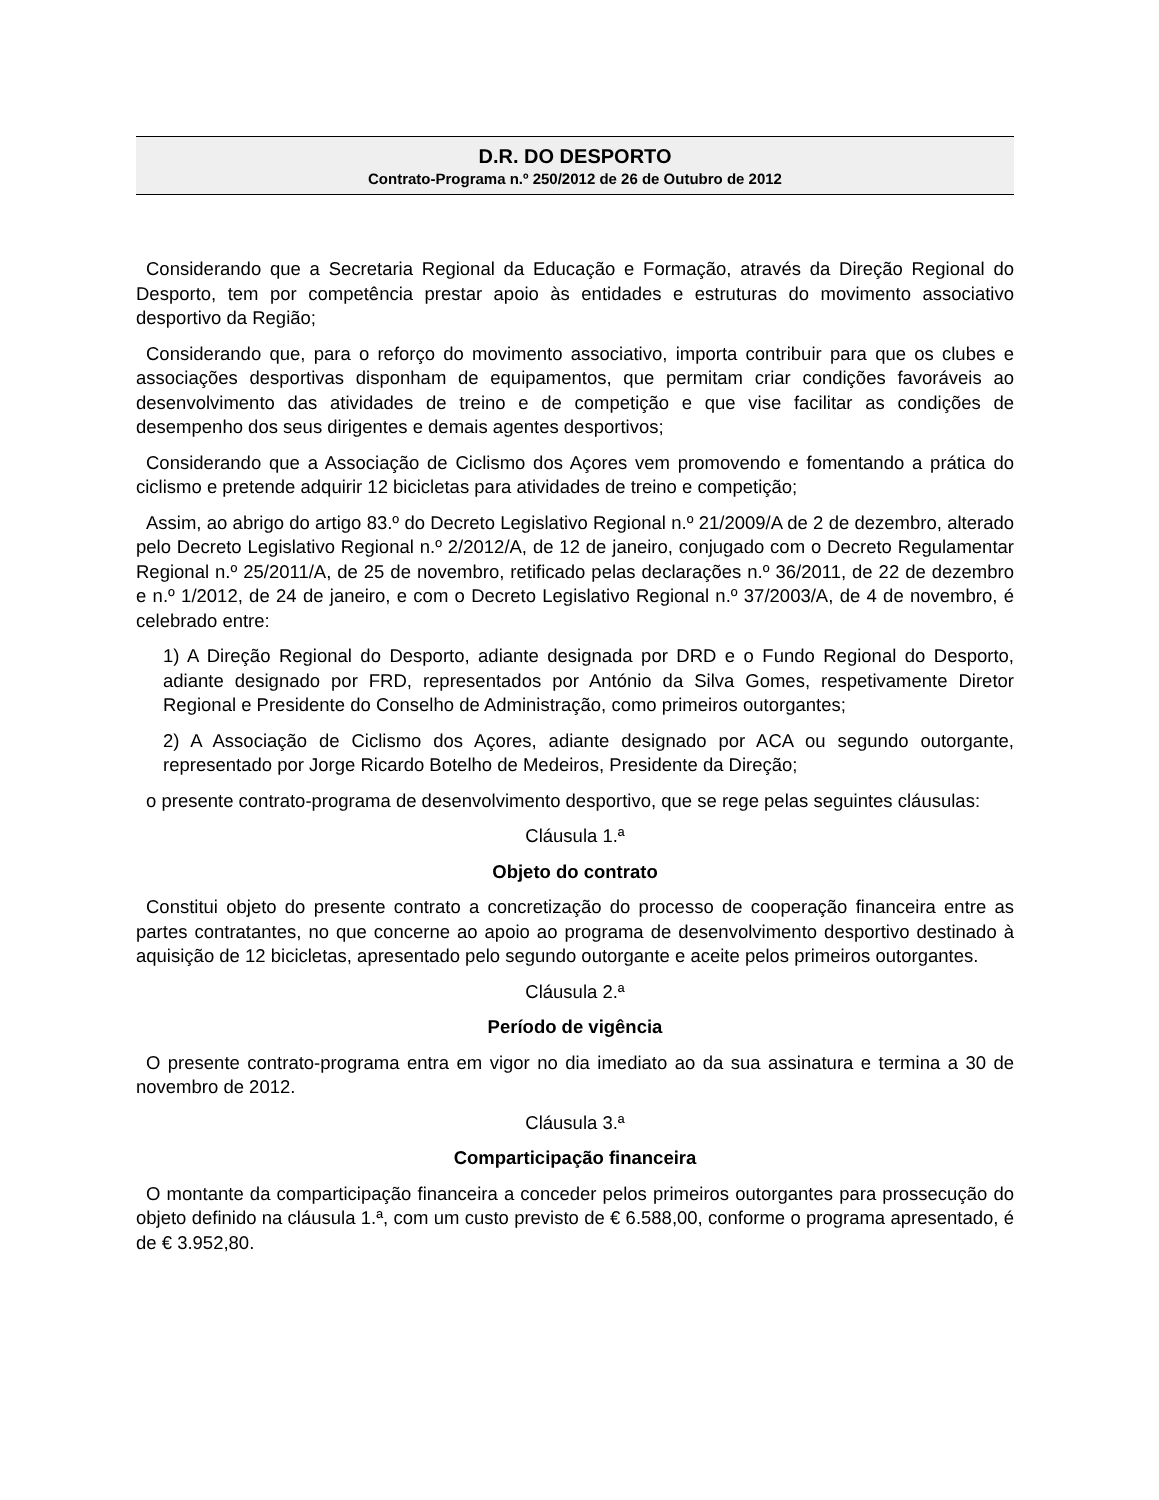D.R. DO DESPORTO
Contrato-Programa n.º 250/2012 de 26 de Outubro de 2012
Considerando que a Secretaria Regional da Educação e Formação, através da Direção Regional do Desporto, tem por competência prestar apoio às entidades e estruturas do movimento associativo desportivo da Região;
Considerando que, para o reforço do movimento associativo, importa contribuir para que os clubes e associações desportivas disponham de equipamentos, que permitam criar condições favoráveis ao desenvolvimento das atividades de treino e de competição e que vise facilitar as condições de desempenho dos seus dirigentes e demais agentes desportivos;
Considerando que a Associação de Ciclismo dos Açores vem promovendo e fomentando a prática do ciclismo e pretende adquirir 12 bicicletas para atividades de treino e competição;
Assim, ao abrigo do artigo 83.º do Decreto Legislativo Regional n.º 21/2009/A de 2 de dezembro, alterado pelo Decreto Legislativo Regional n.º 2/2012/A, de 12 de janeiro, conjugado com o Decreto Regulamentar Regional n.º 25/2011/A, de 25 de novembro, retificado pelas declarações n.º 36/2011, de 22 de dezembro e n.º 1/2012, de 24 de janeiro, e com o Decreto Legislativo Regional n.º 37/2003/A, de 4 de novembro, é celebrado entre:
1) A Direção Regional do Desporto, adiante designada por DRD e o Fundo Regional do Desporto, adiante designado por FRD, representados por António da Silva Gomes, respetivamente Diretor Regional e Presidente do Conselho de Administração, como primeiros outorgantes;
2) A Associação de Ciclismo dos Açores, adiante designado por ACA ou segundo outorgante, representado por Jorge Ricardo Botelho de Medeiros, Presidente da Direção;
o presente contrato-programa de desenvolvimento desportivo, que se rege pelas seguintes cláusulas:
Cláusula 1.ª
Objeto do contrato
Constitui objeto do presente contrato a concretização do processo de cooperação financeira entre as partes contratantes, no que concerne ao apoio ao programa de desenvolvimento desportivo destinado à aquisição de 12 bicicletas, apresentado pelo segundo outorgante e aceite pelos primeiros outorgantes.
Cláusula 2.ª
Período de vigência
O presente contrato-programa entra em vigor no dia imediato ao da sua assinatura e termina a 30 de novembro de 2012.
Cláusula 3.ª
Comparticipação financeira
O montante da comparticipação financeira a conceder pelos primeiros outorgantes para prossecução do objeto definido na cláusula 1.ª, com um custo previsto de € 6.588,00, conforme o programa apresentado, é de € 3.952,80.